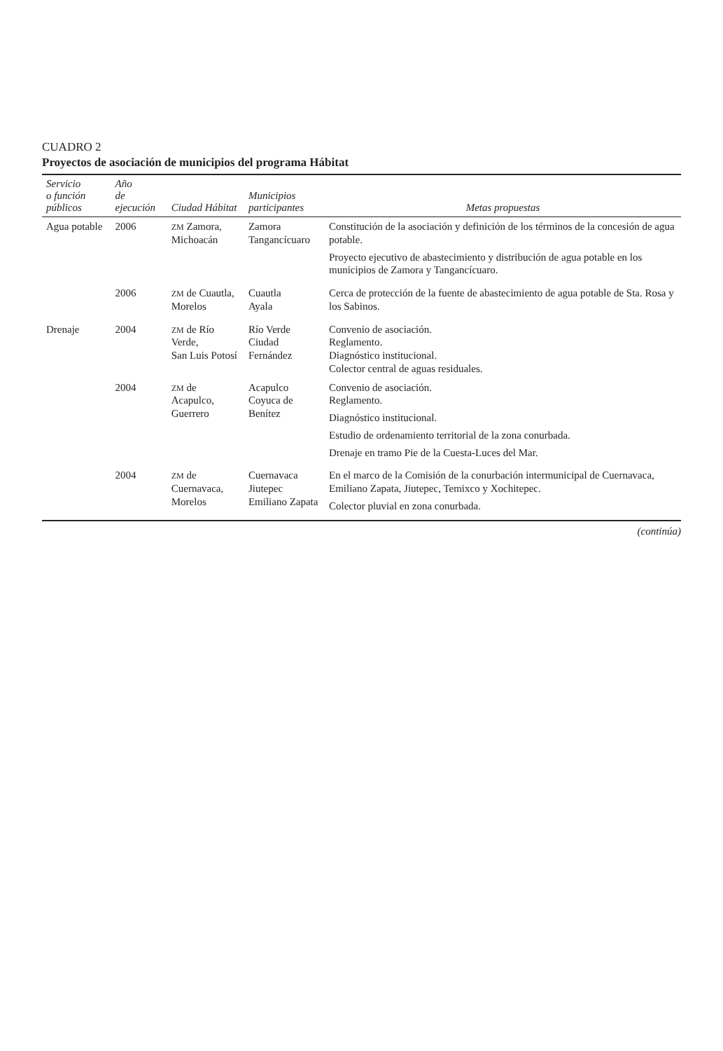CUADRO 2
Proyectos de asociación de municipios del programa Hábitat
| Servicio o función públicos | Año de ejecución | Ciudad Hábitat | Municipios participantes | Metas propuestas |
| --- | --- | --- | --- | --- |
| Agua potable | 2006 | ZM Zamora, Michoacán | Zamora Tangancícuaro | Constitución de la asociación y definición de los términos de la concesión de agua potable. Proyecto ejecutivo de abastecimiento y distribución de agua potable en los municipios de Zamora y Tangancícuaro. |
| | 2006 | ZM de Cuautla, Morelos | Cuautla Ayala | Cerca de protección de la fuente de abastecimiento de agua potable de Sta. Rosa y los Sabinos. |
| Drenaje | 2004 | ZM de Río Verde, San Luis Potosí | Río Verde Ciudad Fernández | Convenio de asociación. Reglamento. Diagnóstico institucional. Colector central de aguas residuales. |
| | 2004 | ZM de Acapulco, Guerrero | Acapulco Coyuca de Benítez | Convenio de asociación. Reglamento. Diagnóstico institucional. Estudio de ordenamiento territorial de la zona conurbada. Drenaje en tramo Pie de la Cuesta-Luces del Mar. |
| | 2004 | ZM de Cuernavaca, Morelos | Cuernavaca Jiutepec Emiliano Zapata | En el marco de la Comisión de la conurbación intermunicipal de Cuernavaca, Emiliano Zapata, Jiutepec, Temixco y Xochitepec. Colector pluvial en zona conurbada. |
(continúa)